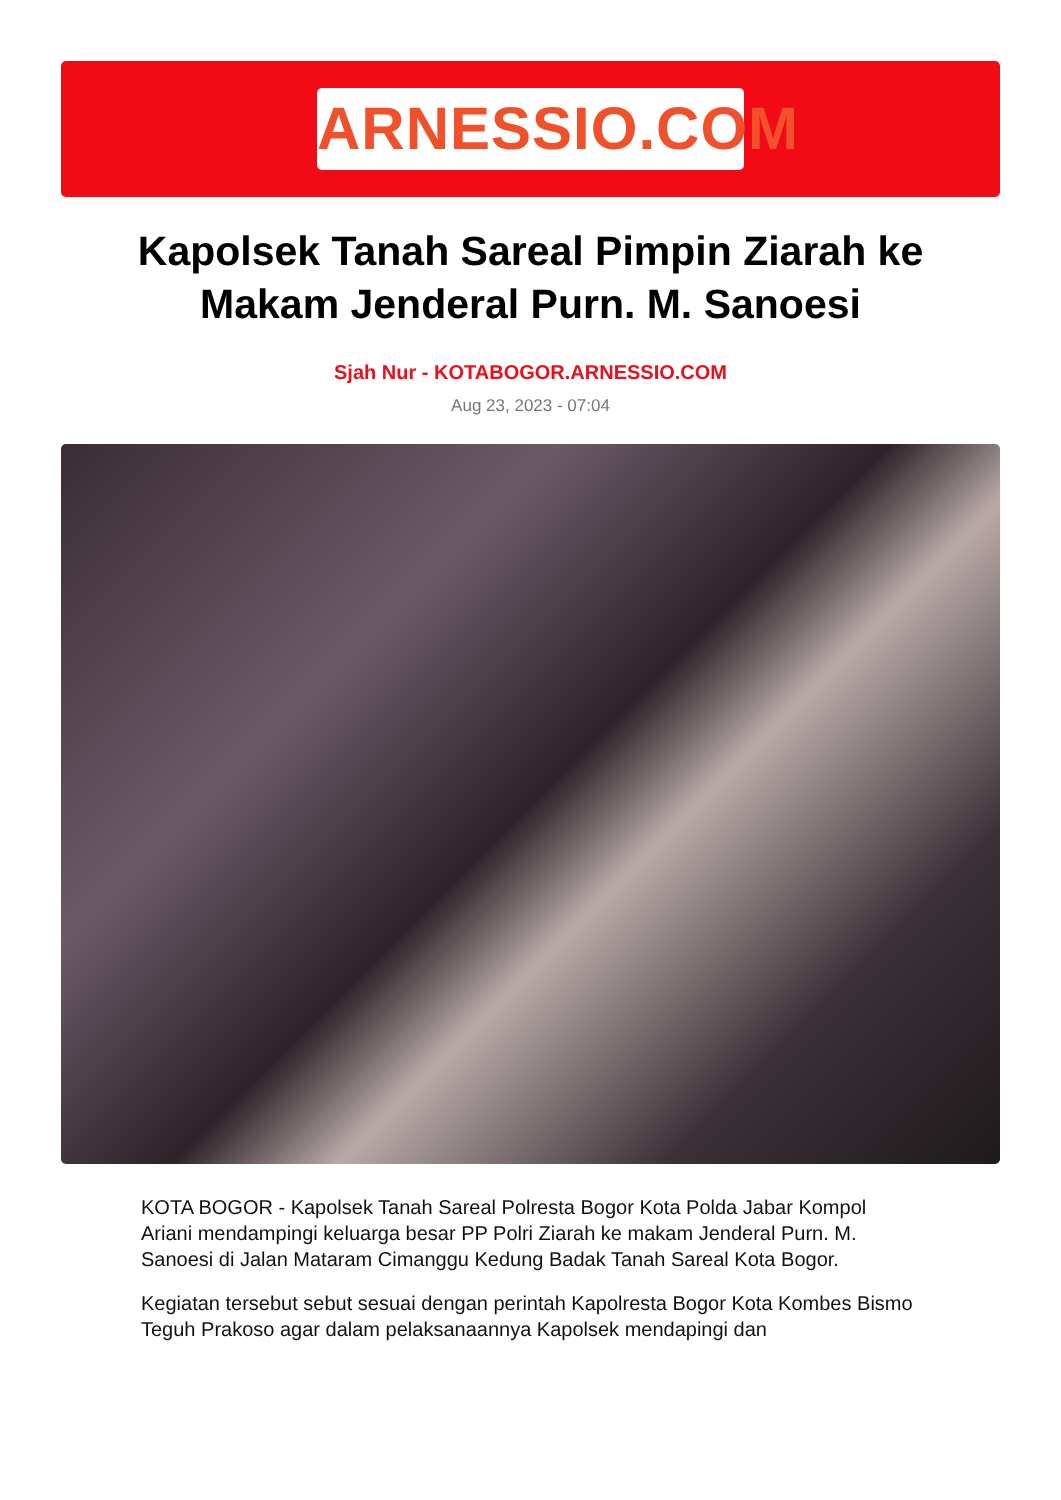ARNESSIO.COM
Kapolsek Tanah Sareal Pimpin Ziarah ke Makam Jenderal Purn. M. Sanoesi
Sjah Nur - KOTABOGOR.ARNESSIO.COM
Aug 23, 2023 - 07:04
KOTA BOGOR - Kapolsek Tanah Sareal Polresta Bogor Kota Polda Jabar Kompol Ariani mendampingi keluarga besar PP Polri Ziarah ke makam Jenderal Purn. M. Sanoesi di Jalan Mataram Cimanggu Kedung Badak Tanah Sareal Kota Bogor.
Kegiatan tersebut sebut sesuai dengan perintah Kapolresta Bogor Kota Kombes Bismo Teguh Prakoso agar dalam pelaksanaannya Kapolsek mendapingi dan